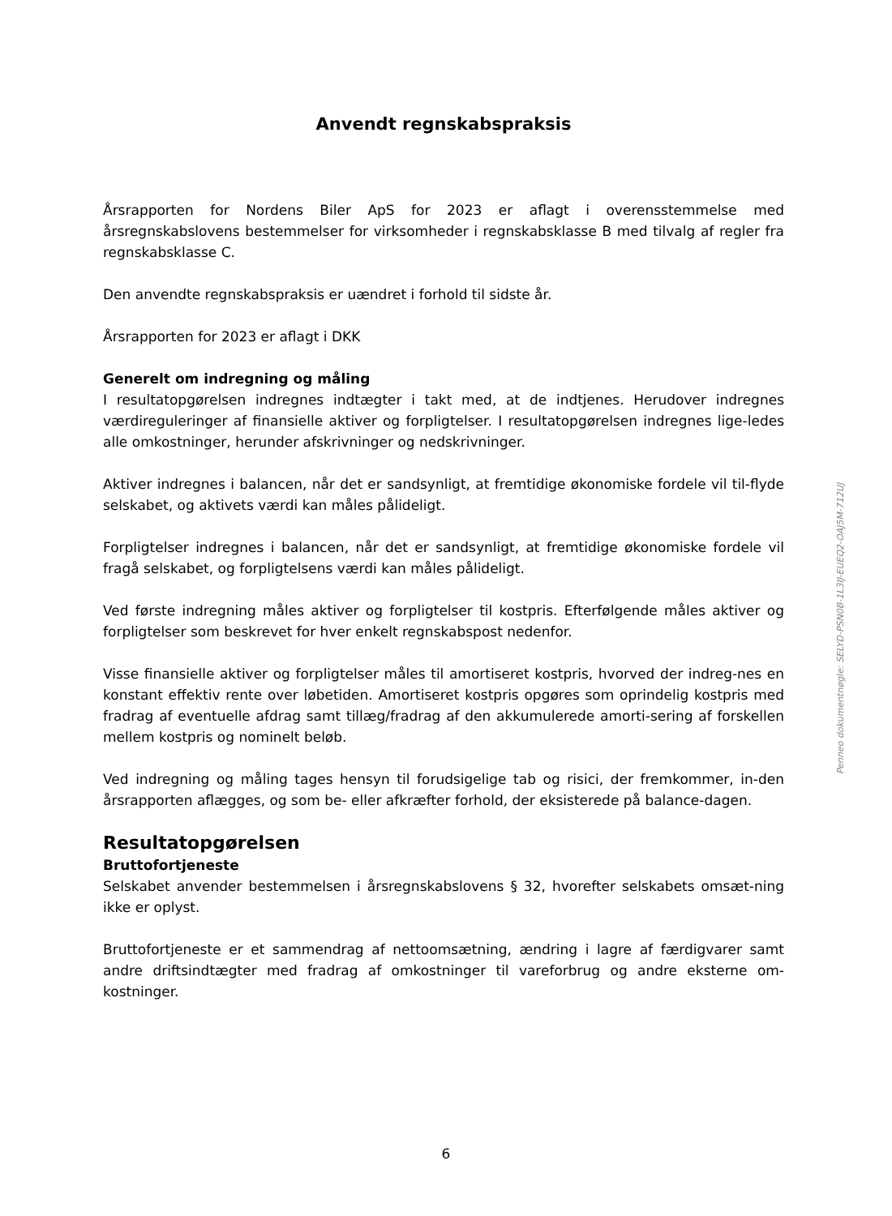Anvendt regnskabspraksis
Årsrapporten for Nordens Biler ApS for 2023 er aflagt i overensstemmelse med årsregnskabslovens bestemmelser for virksomheder i regnskabsklasse B med tilvalg af regler fra regnskabsklasse C.
Den anvendte regnskabspraksis er uændret i forhold til sidste år.
Årsrapporten for 2023 er aflagt i DKK
Generelt om indregning og måling
I resultatopgørelsen indregnes indtægter i takt med, at de indtjenes. Herudover indregnes værdireguleringer af finansielle aktiver og forpligtelser. I resultatopgørelsen indregnes lige-ledes alle omkostninger, herunder afskrivninger og nedskrivninger.
Aktiver indregnes i balancen, når det er sandsynligt, at fremtidige økonomiske fordele vil til-flyde selskabet, og aktivets værdi kan måles pålideligt.
Forpligtelser indregnes i balancen, når det er sandsynligt, at fremtidige økonomiske fordele vil fragå selskabet, og forpligtelsens værdi kan måles pålideligt.
Ved første indregning måles aktiver og forpligtelser til kostpris. Efterfølgende måles aktiver og forpligtelser som beskrevet for hver enkelt regnskabspost nedenfor.
Visse finansielle aktiver og forpligtelser måles til amortiseret kostpris, hvorved der indreg-nes en konstant effektiv rente over løbetiden. Amortiseret kostpris opgøres som oprindelig kostpris med fradrag af eventuelle afdrag samt tillæg/fradrag af den akkumulerede amorti-sering af forskellen mellem kostpris og nominelt beløb.
Ved indregning og måling tages hensyn til forudsigelige tab og risici, der fremkommer, in-den årsrapporten aflægges, og som be- eller afkræfter forhold, der eksisterede på balance-dagen.
Resultatopgørelsen
Bruttofortjeneste
Selskabet anvender bestemmelsen i årsregnskabslovens § 32, hvorefter selskabets omsæt-ning ikke er oplyst.
Bruttofortjeneste er et sammendrag af nettoomsætning, ændring i lagre af færdigvarer samt andre driftsindtægter med fradrag af omkostninger til vareforbrug og andre eksterne om-kostninger.
Penneo dokumentnøgle: SELYD-PSN0B-1L3IJ-EUEQ2-OAJ5M-712UJ
6